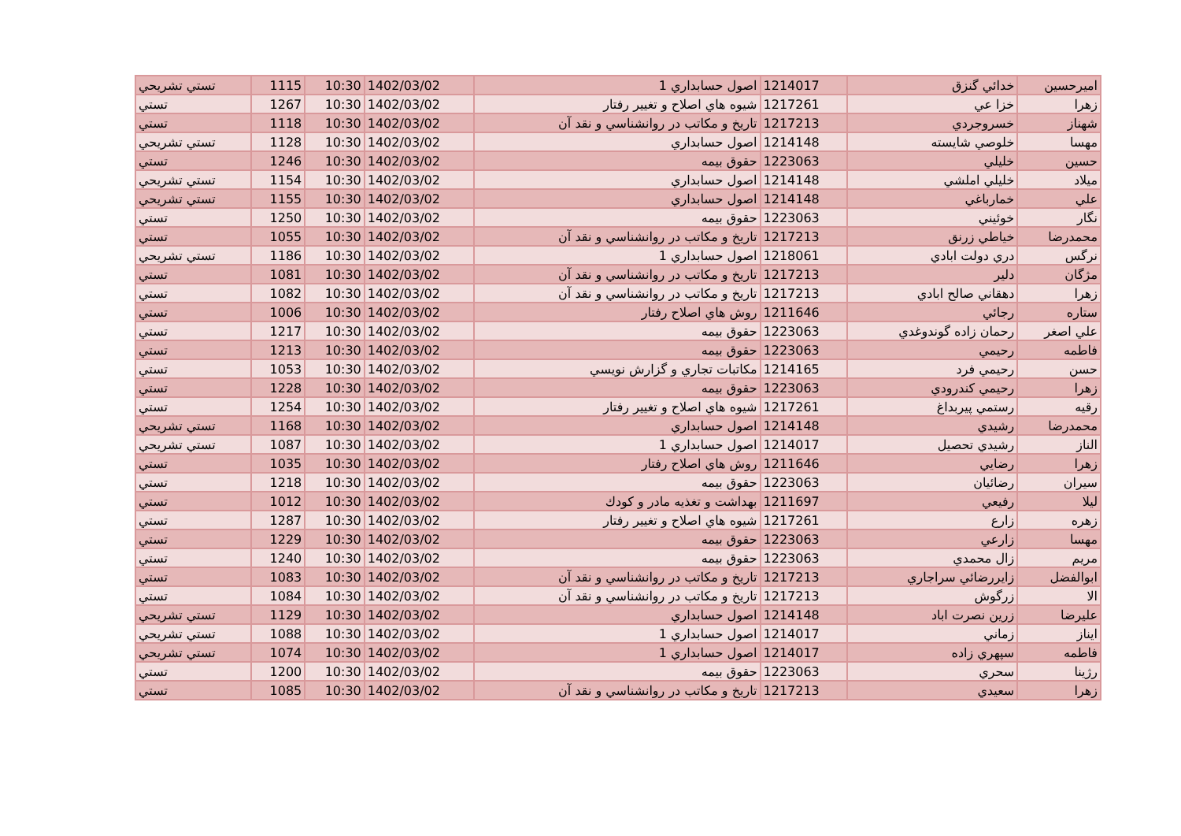| اميرحسين | خدائي گنزق | 1214017 | اصول حسابداري 1 | 1402/03/02 | 10:30 | 1115 | تستي تشريحي |
| زهرا | خزا عي | 1217261 | شيوه هاي اصلاح و تغيير رفتار | 1402/03/02 | 10:30 | 1267 | تستي |
| شهناز | خسروجردي | 1217213 | تاريخ و مكاتب در روانشناسي و نقد آن | 1402/03/02 | 10:30 | 1118 | تستي |
| مهسا | خلوصي شايسته | 1214148 | اصول حسابداري | 1402/03/02 | 10:30 | 1128 | تستي تشريحي |
| حسين | خليلي | 1223063 | حقوق بيمه | 1402/03/02 | 10:30 | 1246 | تستي |
| ميلاد | خليلي املشي | 1214148 | اصول حسابداري | 1402/03/02 | 10:30 | 1154 | تستي تشريحي |
| علي | خمارباغي | 1214148 | اصول حسابداري | 1402/03/02 | 10:30 | 1155 | تستي تشريحي |
| نگار | خوئيني | 1223063 | حقوق بيمه | 1402/03/02 | 10:30 | 1250 | تستي |
| محمدرضا | خياطي زرنق | 1217213 | تاريخ و مكاتب در روانشناسي و نقد آن | 1402/03/02 | 10:30 | 1055 | تستي |
| نرگس | دري دولت ابادي | 1218061 | اصول حسابداري 1 | 1402/03/02 | 10:30 | 1186 | تستي تشريحي |
| مژگان | دلير | 1217213 | تاريخ و مكاتب در روانشناسي و نقد آن | 1402/03/02 | 10:30 | 1081 | تستي |
| زهرا | دهقاني صالح ابادي | 1217213 | تاريخ و مكاتب در روانشناسي و نقد آن | 1402/03/02 | 10:30 | 1082 | تستي |
| ستاره | رجائي | 1211646 | روش هاي اصلاح رفتار | 1402/03/02 | 10:30 | 1006 | تستي |
| علي اصغر | رحمان زاده گوندوغدي | 1223063 | حقوق بيمه | 1402/03/02 | 10:30 | 1217 | تستي |
| فاطمه | رحيمي | 1223063 | حقوق بيمه | 1402/03/02 | 10:30 | 1213 | تستي |
| حسن | رحيمي فرد | 1214165 | مكاتبات تجاري و گزارش نويسي | 1402/03/02 | 10:30 | 1053 | تستي |
| زهرا | رحيمي كندرودي | 1223063 | حقوق بيمه | 1402/03/02 | 10:30 | 1228 | تستي |
| رقيه | رستمي پيربداغ | 1217261 | شيوه هاي اصلاح و تغيير رفتار | 1402/03/02 | 10:30 | 1254 | تستي |
| محمدرضا | رشيدي | 1214148 | اصول حسابداري | 1402/03/02 | 10:30 | 1168 | تستي تشريحي |
| الناز | رشيدي تحصيل | 1214017 | اصول حسابداري 1 | 1402/03/02 | 10:30 | 1087 | تستي تشريحي |
| زهرا | رضايي | 1211646 | روش هاي اصلاح رفتار | 1402/03/02 | 10:30 | 1035 | تستي |
| سيران | رضائيان | 1223063 | حقوق بيمه | 1402/03/02 | 10:30 | 1218 | تستي |
| ليلا | رفيعي | 1211697 | بهداشت و تغذيه مادر و كودك | 1402/03/02 | 10:30 | 1012 | تستي |
| زهره | زارع | 1217261 | شيوه هاي اصلاح و تغيير رفتار | 1402/03/02 | 10:30 | 1287 | تستي |
| مهسا | زارعي | 1223063 | حقوق بيمه | 1402/03/02 | 10:30 | 1229 | تستي |
| مريم | زال محمدي | 1223063 | حقوق بيمه | 1402/03/02 | 10:30 | 1240 | تستي |
| ابوالفضل | زايررضائي سراجاري | 1217213 | تاريخ و مكاتب در روانشناسي و نقد آن | 1402/03/02 | 10:30 | 1083 | تستي |
| الا | زرگوش | 1217213 | تاريخ و مكاتب در روانشناسي و نقد آن | 1402/03/02 | 10:30 | 1084 | تستي |
| عليرضا | زرين نصرت اباد | 1214148 | اصول حسابداري | 1402/03/02 | 10:30 | 1129 | تستي تشريحي |
| ايناز | زماني | 1214017 | اصول حسابداري 1 | 1402/03/02 | 10:30 | 1088 | تستي تشريحي |
| فاطمه | سپهري زاده | 1214017 | اصول حسابداري 1 | 1402/03/02 | 10:30 | 1074 | تستي تشريحي |
| رژينا | سحري | 1223063 | حقوق بيمه | 1402/03/02 | 10:30 | 1200 | تستي |
| زهرا | سعيدي | 1217213 | تاريخ و مكاتب در روانشناسي و نقد آن | 1402/03/02 | 10:30 | 1085 | تستي |